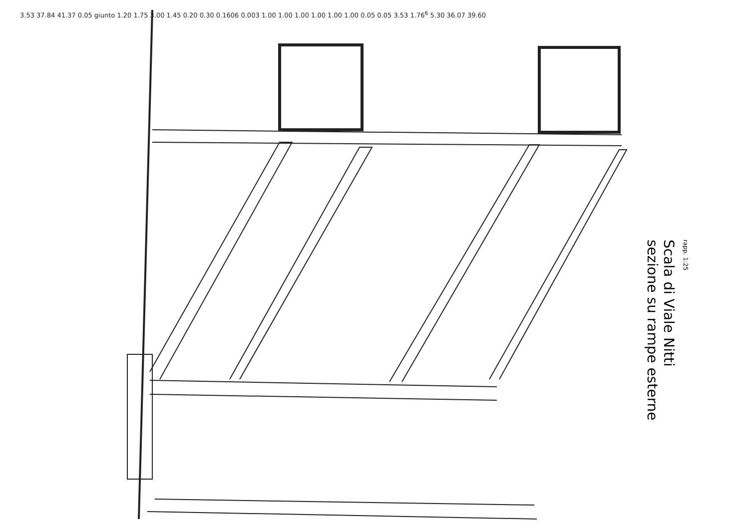3.53 37.84 41.37 0.05 giunto 1.20 1.75 3.00 1.45 0.20 0.30 0.1606 0.003 1.00 1.00 1.00 1.00 1.00 1.00 0.05 0.05 3.53 1.76<sup>6</sup> 5.30 36.07 39.60
Scala di Viale Nitti
sezione su rampe esterne
rapp. 1:25